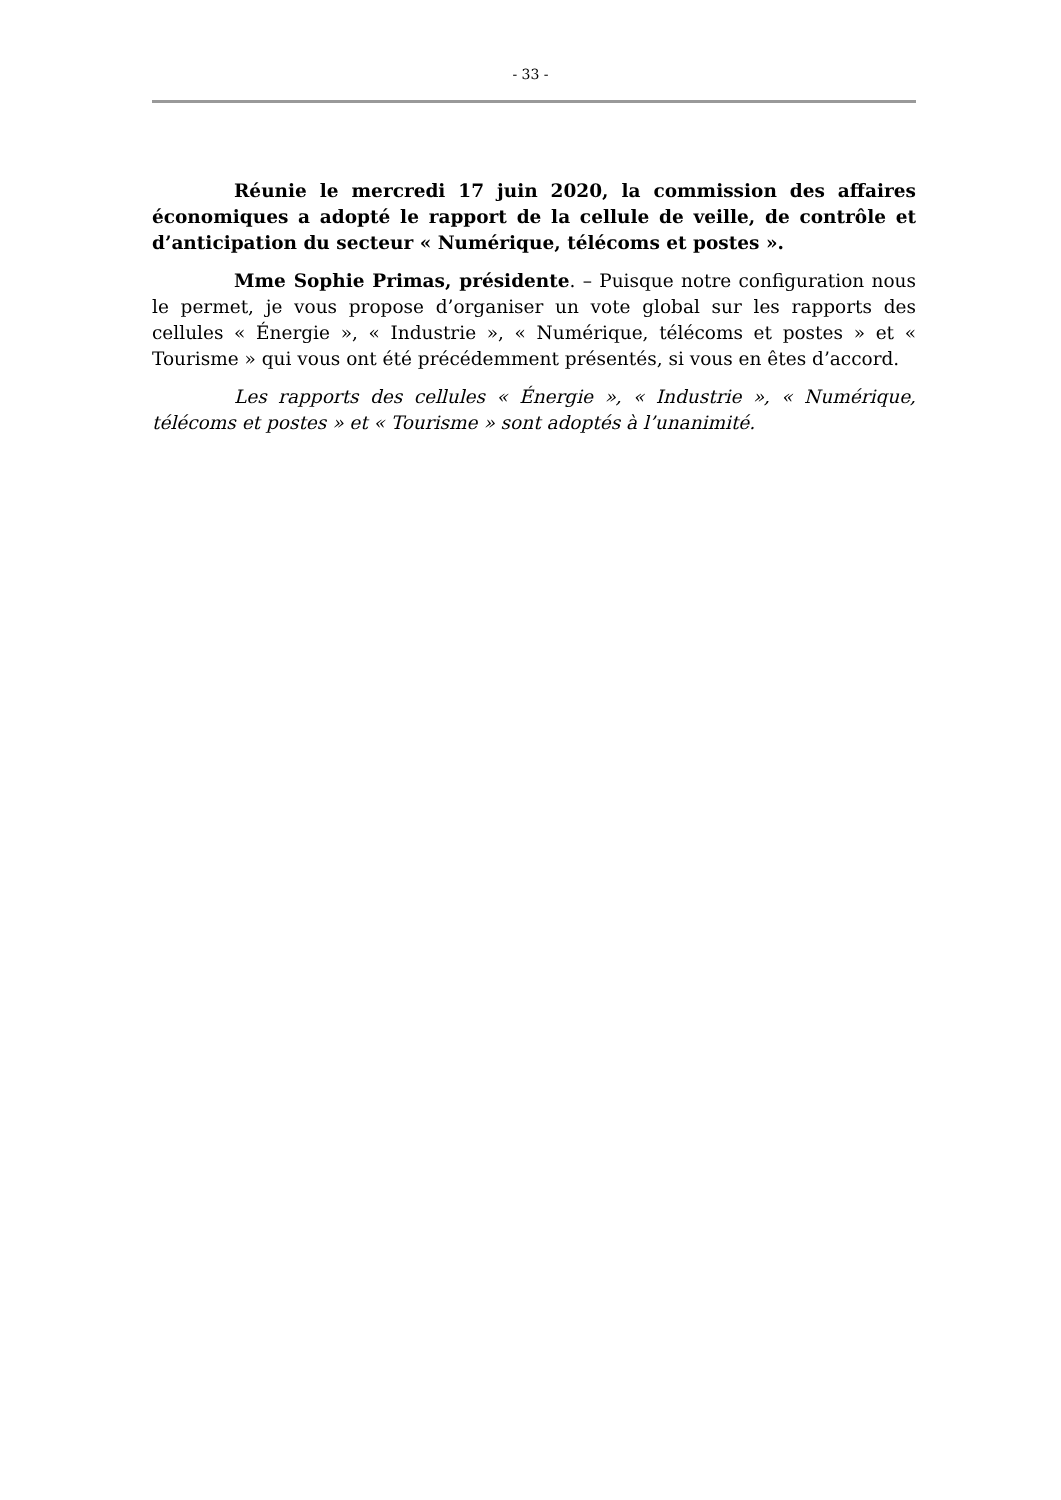- 33 -
Réunie le mercredi 17 juin 2020, la commission des affaires économiques a adopté le rapport de la cellule de veille, de contrôle et d’anticipation du secteur « Numérique, télécoms et postes ».
Mme Sophie Primas, présidente. – Puisque notre configuration nous le permet, je vous propose d’organiser un vote global sur les rapports des cellules « Énergie », « Industrie », « Numérique, télécoms et postes » et « Tourisme » qui vous ont été précédemment présentés, si vous en êtes d’accord.
Les rapports des cellules « Énergie », « Industrie », « Numérique, télécoms et postes » et « Tourisme » sont adoptés à l’unanimité.